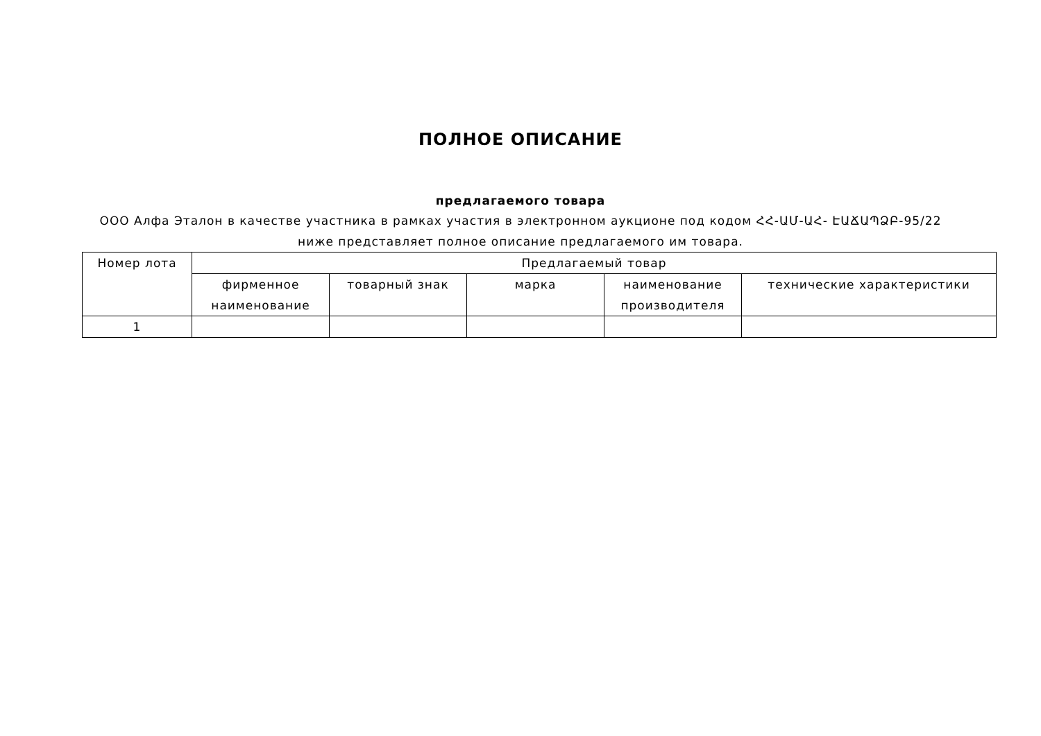ПОЛНОЕ ОПИСАНИЕ
предлагаемого товара
ООО Алфа Эталон в качестве участника в рамках участия в электронном аукционе под кодом ՀՀ-ԱՄ-ԱՀ- ԷԱՃԱՊՁԲ-95/22 ниже представляет полное описание предлагаемого им товара.
| Номер лота | Предлагаемый товар | | | | |
| --- | --- | --- | --- | --- | --- |
| | фирменное наименование | товарный знак | марка | наименование производителя | технические характеристики |
| 1 | | | | | |